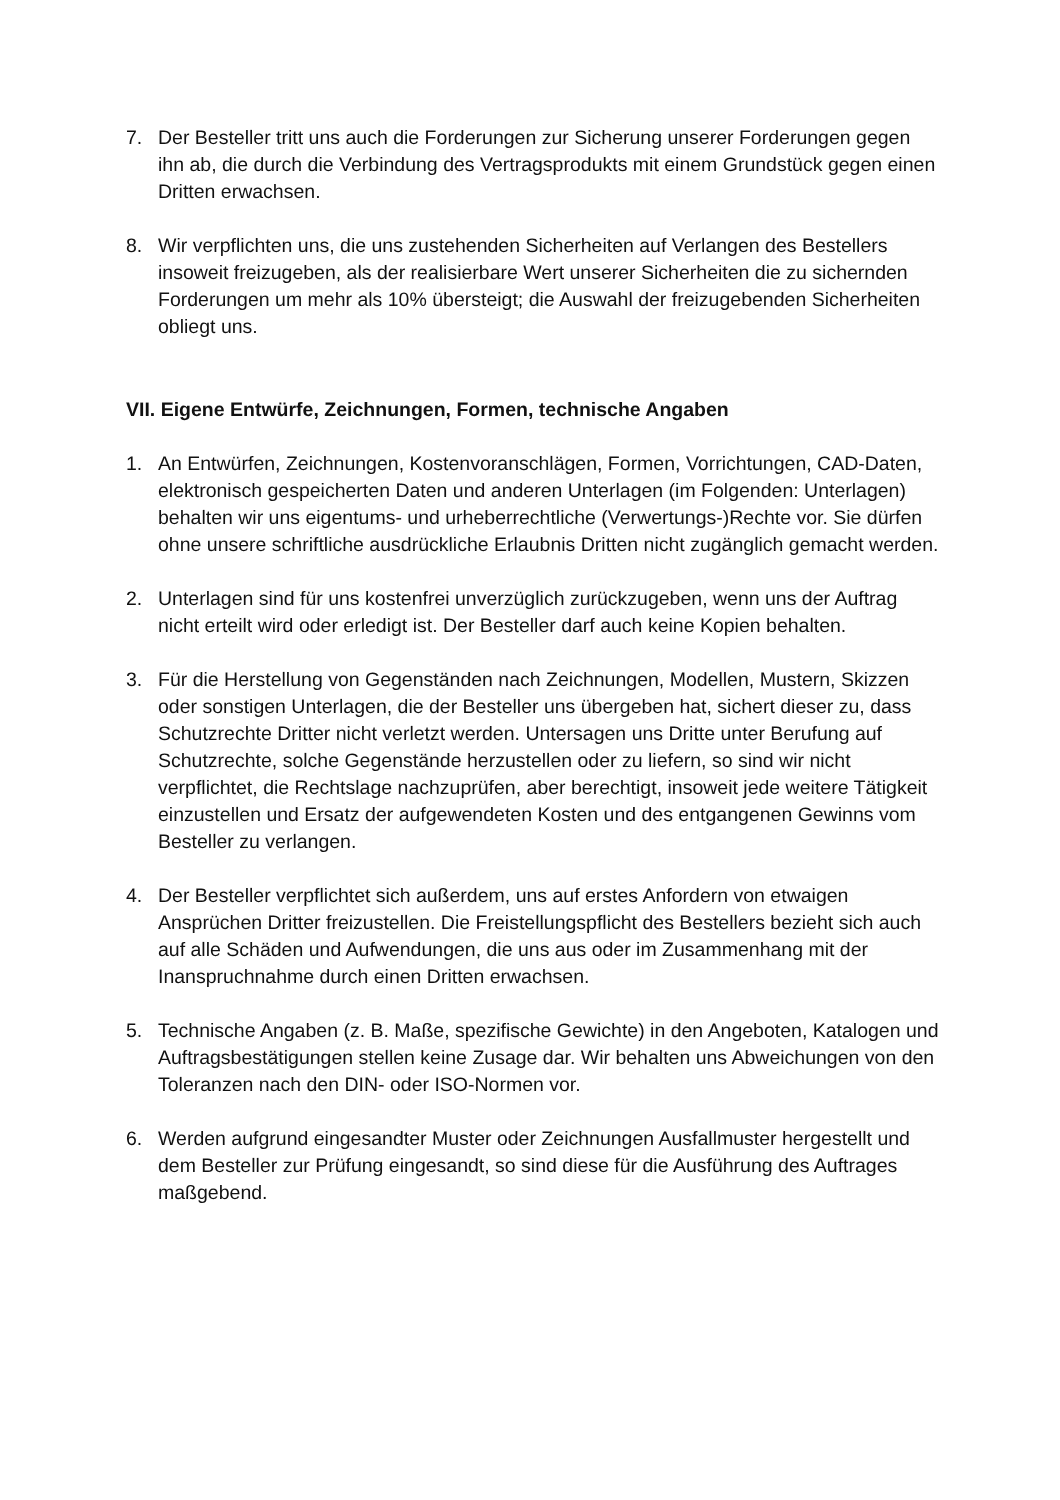7. Der Besteller tritt uns auch die Forderungen zur Sicherung unserer Forderungen gegen ihn ab, die durch die Verbindung des Vertragsprodukts mit einem Grundstück gegen einen Dritten erwachsen.
8. Wir verpflichten uns, die uns zustehenden Sicherheiten auf Verlangen des Bestellers insoweit freizugeben, als der realisierbare Wert unserer Sicherheiten die zu sichernden Forderungen um mehr als 10% übersteigt; die Auswahl der freizugebenden Sicherheiten obliegt uns.
VII. Eigene Entwürfe, Zeichnungen, Formen, technische Angaben
1. An Entwürfen, Zeichnungen, Kostenvoranschlägen, Formen, Vorrichtungen, CAD-Daten, elektronisch gespeicherten Daten und anderen Unterlagen (im Folgenden: Unterlagen) behalten wir uns eigentums- und urheberrechtliche (Verwertungs-)Rechte vor. Sie dürfen ohne unsere schriftliche ausdrückliche Erlaubnis Dritten nicht zugänglich gemacht werden.
2. Unterlagen sind für uns kostenfrei unverzüglich zurückzugeben, wenn uns der Auftrag nicht erteilt wird oder erledigt ist. Der Besteller darf auch keine Kopien behalten.
3. Für die Herstellung von Gegenständen nach Zeichnungen, Modellen, Mustern, Skizzen oder sonstigen Unterlagen, die der Besteller uns übergeben hat, sichert dieser zu, dass Schutzrechte Dritter nicht verletzt werden. Untersagen uns Dritte unter Berufung auf Schutzrechte, solche Gegenstände herzustellen oder zu liefern, so sind wir nicht verpflichtet, die Rechtslage nachzuprüfen, aber berechtigt, insoweit jede weitere Tätigkeit einzustellen und Ersatz der aufgewendeten Kosten und des entgangenen Gewinns vom Besteller zu verlangen.
4. Der Besteller verpflichtet sich außerdem, uns auf erstes Anfordern von etwaigen Ansprüchen Dritter freizustellen. Die Freistellungspflicht des Bestellers bezieht sich auch auf alle Schäden und Aufwendungen, die uns aus oder im Zusammenhang mit der Inanspruchnahme durch einen Dritten erwachsen.
5. Technische Angaben (z. B. Maße, spezifische Gewichte) in den Angeboten, Katalogen und Auftragsbestätigungen stellen keine Zusage dar. Wir behalten uns Abweichungen von den Toleranzen nach den DIN- oder ISO-Normen vor.
6. Werden aufgrund eingesandter Muster oder Zeichnungen Ausfallmuster hergestellt und dem Besteller zur Prüfung eingesandt, so sind diese für die Ausführung des Auftrages maßgebend.